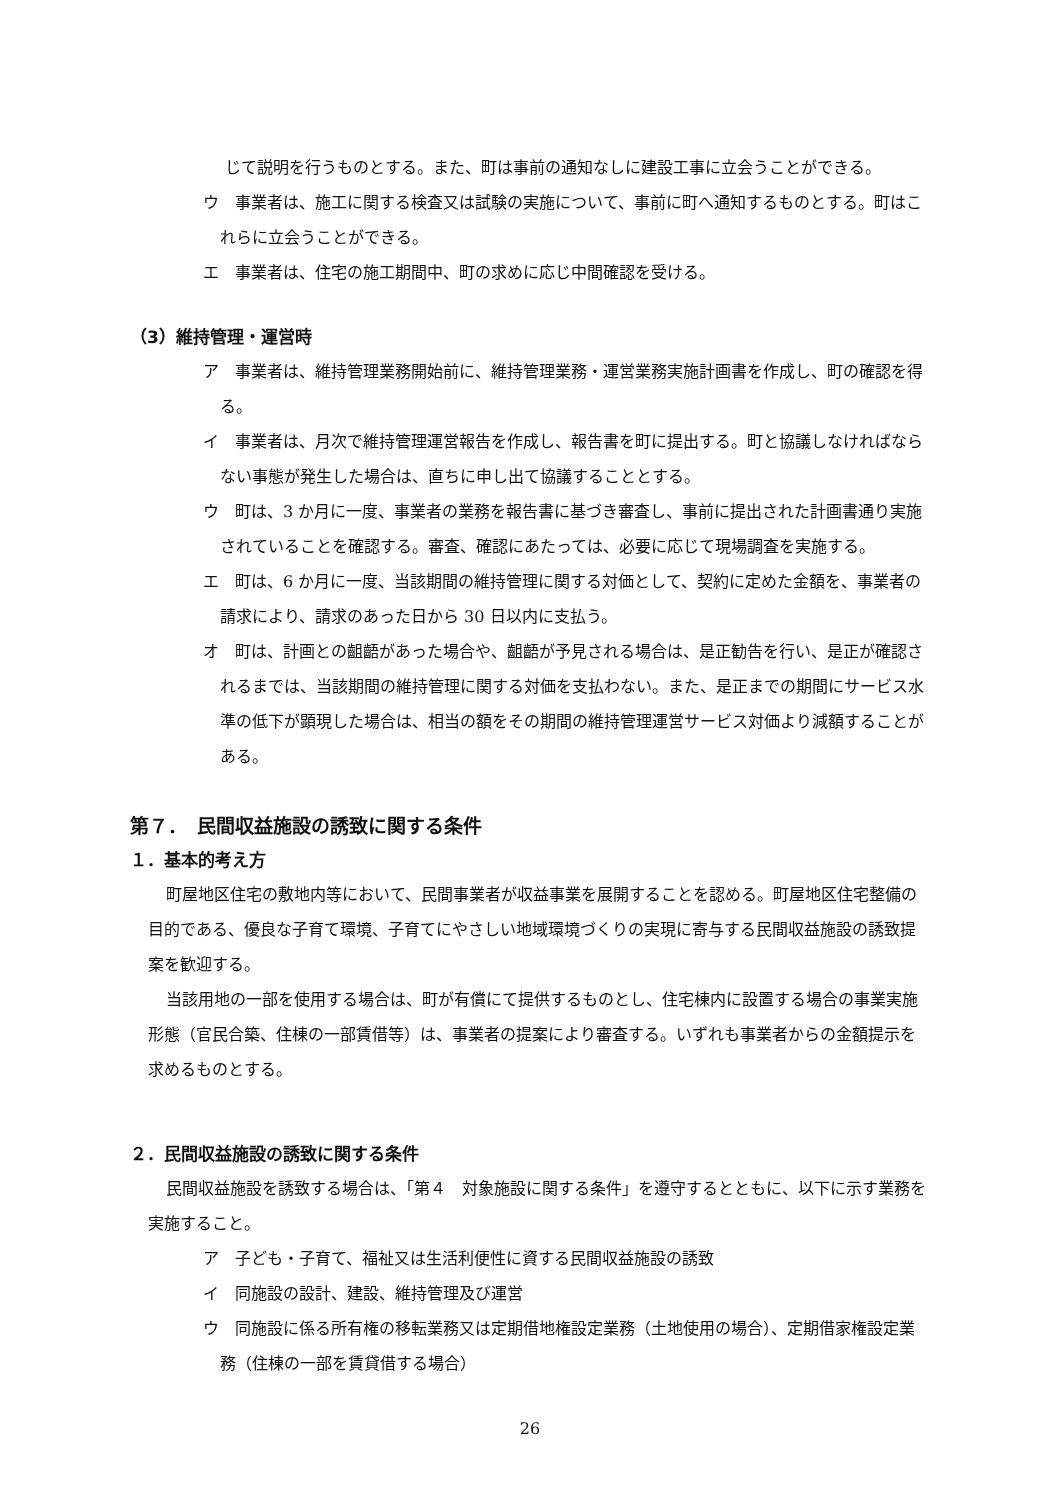じて説明を行うものとする。また、町は事前の通知なしに建設工事に立会うことができる。
ウ　事業者は、施工に関する検査又は試験の実施について、事前に町へ通知するものとする。町はこれらに立会うことができる。
エ　事業者は、住宅の施工期間中、町の求めに応じ中間確認を受ける。
（3）維持管理・運営時
ア　事業者は、維持管理業務開始前に、維持管理業務・運営業務実施計画書を作成し、町の確認を得る。
イ　事業者は、月次で維持管理運営報告を作成し、報告書を町に提出する。町と協議しなければならない事態が発生した場合は、直ちに申し出て協議することとする。
ウ　町は、3 か月に一度、事業者の業務を報告書に基づき審査し、事前に提出された計画書通り実施されていることを確認する。審査、確認にあたっては、必要に応じて現場調査を実施する。
エ　町は、6 か月に一度、当該期間の維持管理に関する対価として、契約に定めた金額を、事業者の請求により、請求のあった日から 30 日以内に支払う。
オ　町は、計画との齟齬があった場合や、齟齬が予見される場合は、是正勧告を行い、是正が確認されるまでは、当該期間の維持管理に関する対価を支払わない。また、是正までの期間にサービス水準の低下が顕現した場合は、相当の額をその期間の維持管理運営サービス対価より減額することがある。
第７．　民間収益施設の誘致に関する条件
１．基本的考え方
町屋地区住宅の敷地内等において、民間事業者が収益事業を展開することを認める。町屋地区住宅整備の目的である、優良な子育て環境、子育てにやさしい地域環境づくりの実現に寄与する民間収益施設の誘致提案を歓迎する。
当該用地の一部を使用する場合は、町が有償にて提供するものとし、住宅棟内に設置する場合の事業実施形態（官民合築、住棟の一部賃借等）は、事業者の提案により審査する。いずれも事業者からの金額提示を求めるものとする。
２．民間収益施設の誘致に関する条件
民間収益施設を誘致する場合は、「第４　対象施設に関する条件」を遵守するとともに、以下に示す業務を実施すること。
ア　子ども・子育て、福祉又は生活利便性に資する民間収益施設の誘致
イ　同施設の設計、建設、維持管理及び運営
ウ　同施設に係る所有権の移転業務又は定期借地権設定業務（土地使用の場合）、定期借家権設定業務（住棟の一部を賃貸借する場合）
26